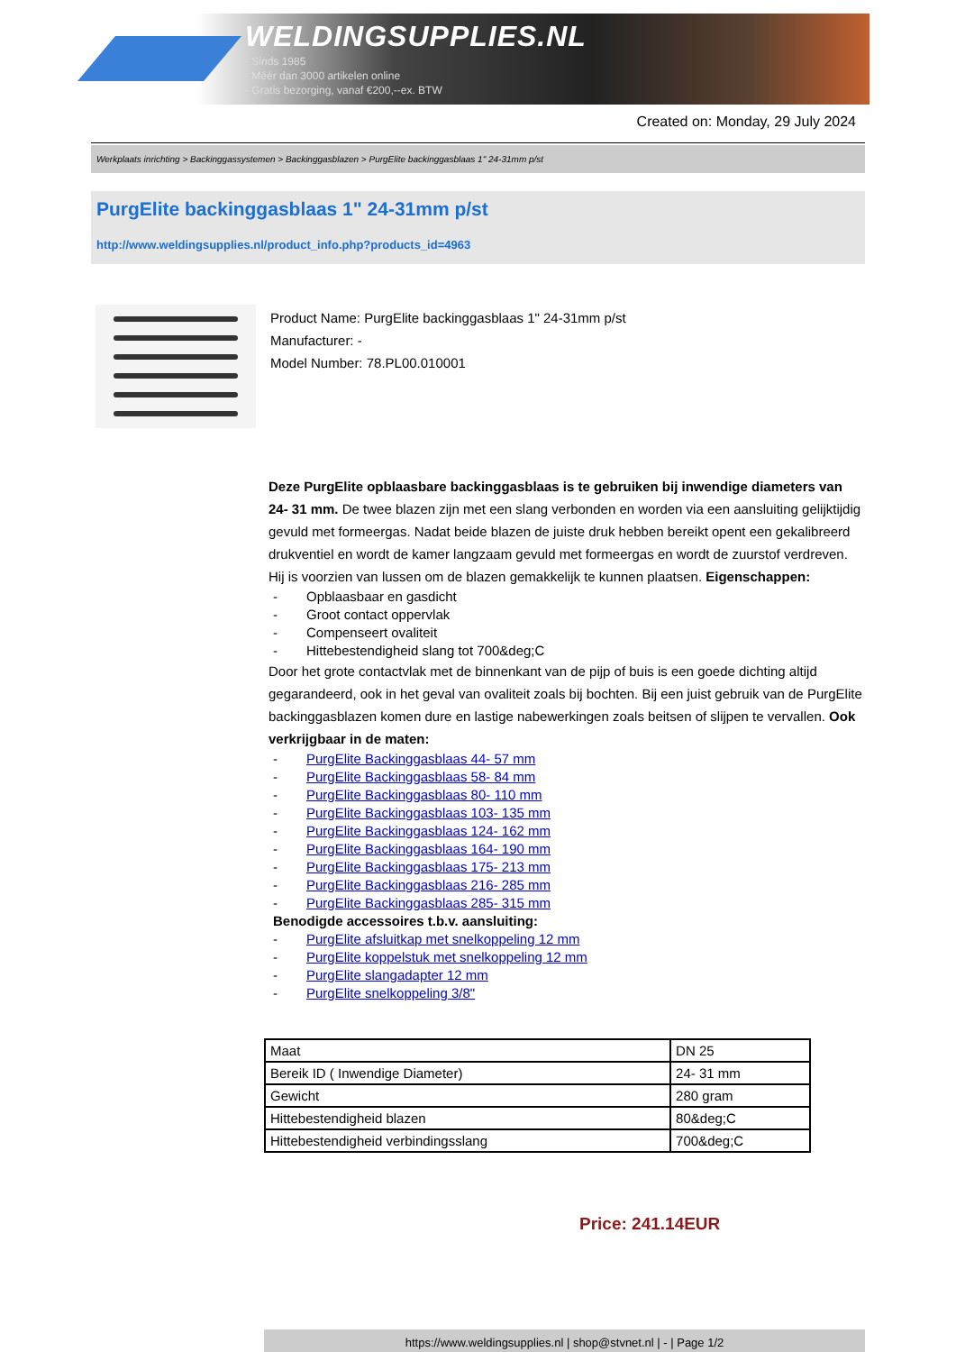WELDINGSUPPLIES.NL
- Sinds 1985
- Méér dan 3000 artikelen online
- Gratis bezorging, vanaf €200,--ex. BTW
Created on: Monday, 29 July 2024
Werkplaats inrichting > Backinggassystemen > Backinggasblazen > PurgElite backinggasblaas 1" 24-31mm p/st
PurgElite backinggasblaas 1" 24-31mm p/st
http://www.weldingsupplies.nl/product_info.php?products_id=4963
Product Name: PurgElite backinggasblaas 1" 24-31mm p/st
Manufacturer: -
Model Number: 78.PL00.010001
Deze PurgElite opblaasbare backinggasblaas is te gebruiken bij inwendige diameters van 24- 31 mm. De twee blazen zijn met een slang verbonden en worden via een aansluiting gelijktijdig gevuld met formeergas. Nadat beide blazen de juiste druk hebben bereikt opent een gekalibreerd drukventiel en wordt de kamer langzaam gevuld met formeergas en wordt de zuurstof verdreven. Hij is voorzien van lussen om de blazen gemakkelijk te kunnen plaatsen. Eigenschappen:
- Opblaasbaar en gasdicht
- Groot contact oppervlak
- Compenseert ovaliteit
- Hittebestendigheid slang tot 700&deg;C
Door het grote contactvlak met de binnenkant van de pijp of buis is een goede dichting altijd gegarandeerd, ook in het geval van ovaliteit zoals bij bochten. Bij een juist gebruik van de PurgElite backinggasblazen komen dure en lastige nabewerkingen zoals beitsen of slijpen te vervallen. Ook verkrijgbaar in de maten:
- PurgElite Backinggasblaas 44- 57 mm
- PurgElite Backinggasblaas 58- 84 mm
- PurgElite Backinggasblaas 80- 110 mm
- PurgElite Backinggasblaas 103- 135 mm
- PurgElite Backinggasblaas 124- 162 mm
- PurgElite Backinggasblaas 164- 190 mm
- PurgElite Backinggasblaas 175- 213 mm
- PurgElite Backinggasblaas 216- 285 mm
- PurgElite Backinggasblaas 285- 315 mm
Benodigde accessoires t.b.v. aansluiting:
- PurgElite afsluitkap met snelkoppeling 12 mm
- PurgElite koppelstuk met snelkoppeling 12 mm
- PurgElite slangadapter 12 mm
- PurgElite snelkoppeling 3/8"
| Maat | DN 25 |
| Bereik ID ( Inwendige Diameter) | 24- 31 mm |
| Gewicht | 280 gram |
| Hittebestendigheid blazen | 80&deg;C |
| Hittebestendigheid verbindingsslang | 700&deg;C |
Price: 241.14EUR
https://www.weldingsupplies.nl | shop@stvnet.nl | - | Page 1/2